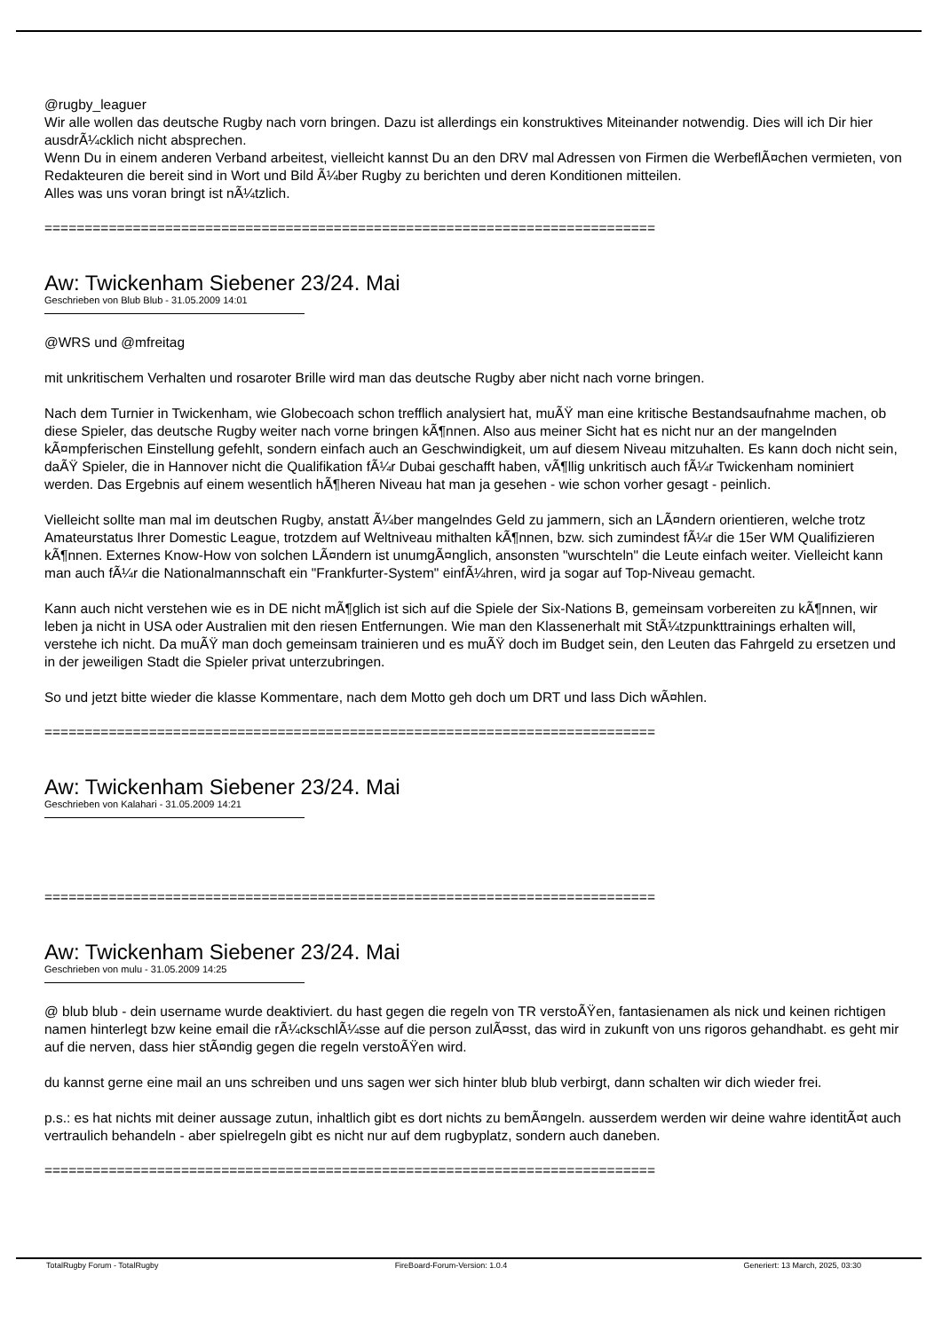@rugby_leaguer
Wir alle wollen das deutsche Rugby nach vorn bringen. Dazu ist allerdings ein konstruktives Miteinander notwendig. Dies will ich Dir hier ausdrÃ¼cklich nicht absprechen.
Wenn Du in einem anderen Verband arbeitest, vielleicht kannst Du an den DRV mal Adressen von Firmen die WerbeflÃ¤chen vermieten, von Redakteuren die bereit sind in Wort und Bild Ã¼ber Rugby zu berichten und deren Konditionen mitteilen.
Alles was uns voran bringt ist nÃ¼tzlich.
============================================================================
Aw: Twickenham Siebener 23/24. Mai
Geschrieben von Blub Blub - 31.05.2009 14:01
@WRS und @mfreitag
mit unkritischem Verhalten und rosaroter Brille wird man das deutsche Rugby aber nicht nach vorne bringen.
Nach dem Turnier in Twickenham, wie Globecoach schon trefflich analysiert hat, muÃŸ man eine kritische Bestandsaufnahme machen, ob diese Spieler, das deutsche Rugby weiter nach vorne bringen kÃ¶nnen. Also aus meiner Sicht hat es nicht nur an der mangelnden kÃ¤mpferischen Einstellung gefehlt, sondern einfach auch an Geschwindigkeit, um auf diesem Niveau mitzuhalten. Es kann doch nicht sein, daÃŸ Spieler, die in Hannover nicht die Qualifikation fÃ¼r Dubai geschafft haben, vÃ¶llig unkritisch auch fÃ¼r Twickenham nominiert werden. Das Ergebnis auf einem wesentlich hÃ¶heren Niveau hat man ja gesehen - wie schon vorher gesagt - peinlich.
Vielleicht sollte man mal im deutschen Rugby, anstatt Ã¼ber mangelndes Geld zu jammern, sich an LÃ¤ndern orientieren, welche trotz Amateurstatus Ihrer Domestic League, trotzdem auf Weltniveau mithalten kÃ¶nnen, bzw. sich zumindest fÃ¼r die 15er WM Qualifizieren kÃ¶nnen. Externes Know-How von solchen LÃ¤ndern ist unumgÃ¤nglich, ansonsten "wurschteln" die Leute einfach weiter. Vielleicht kann man auch fÃ¼r die Nationalmannschaft ein "Frankfurter-System" einfÃ¼hren, wird ja sogar auf Top-Niveau gemacht.
Kann auch nicht verstehen wie es in DE nicht mÃ¶glich ist sich auf die Spiele der Six-Nations B, gemeinsam vorbereiten zu kÃ¶nnen, wir leben ja nicht in USA oder Australien mit den riesen Entfernungen. Wie man den Klassenerhalt mit StÃ¼tzpunkttrainings erhalten will, verstehe ich nicht. Da muÃŸ man doch gemeinsam trainieren und es muÃŸ doch im Budget sein, den Leuten das Fahrgeld zu ersetzen und in der jeweiligen Stadt die Spieler privat unterzubringen.
So und jetzt bitte wieder die klasse Kommentare, nach dem Motto geh doch um DRT und lass Dich wÃ¤hlen.
============================================================================
Aw: Twickenham Siebener 23/24. Mai
Geschrieben von Kalahari - 31.05.2009 14:21
============================================================================
Aw: Twickenham Siebener 23/24. Mai
Geschrieben von mulu - 31.05.2009 14:25
@ blub blub - dein username wurde deaktiviert. du hast gegen die regeln von TR verstoÃŸen, fantasienamen als nick und keinen richtigen namen hinterlegt bzw keine email die rÃ¼ckschlÃ¼sse auf die person zulÃ¤sst, das wird in zukunft von uns rigoros gehandhabt. es geht mir auf die nerven, dass hier stÃ¤ndig gegen die regeln verstoÃŸen wird.
du kannst gerne eine mail an uns schreiben und uns sagen wer sich hinter blub blub verbirgt, dann schalten wir dich wieder frei.
p.s.: es hat nichts mit deiner aussage zutun, inhaltlich gibt es dort nichts zu bemÃ¤ngeln. ausserdem werden wir deine wahre identitÃ¤t auch vertraulich behandeln - aber spielregeln gibt es nicht nur auf dem rugbyplatz, sondern auch daneben.
============================================================================
TotalRugby Forum - TotalRugby FireBoard-Forum-Version: 1.0.4 Generiert: 13 March, 2025, 03:30